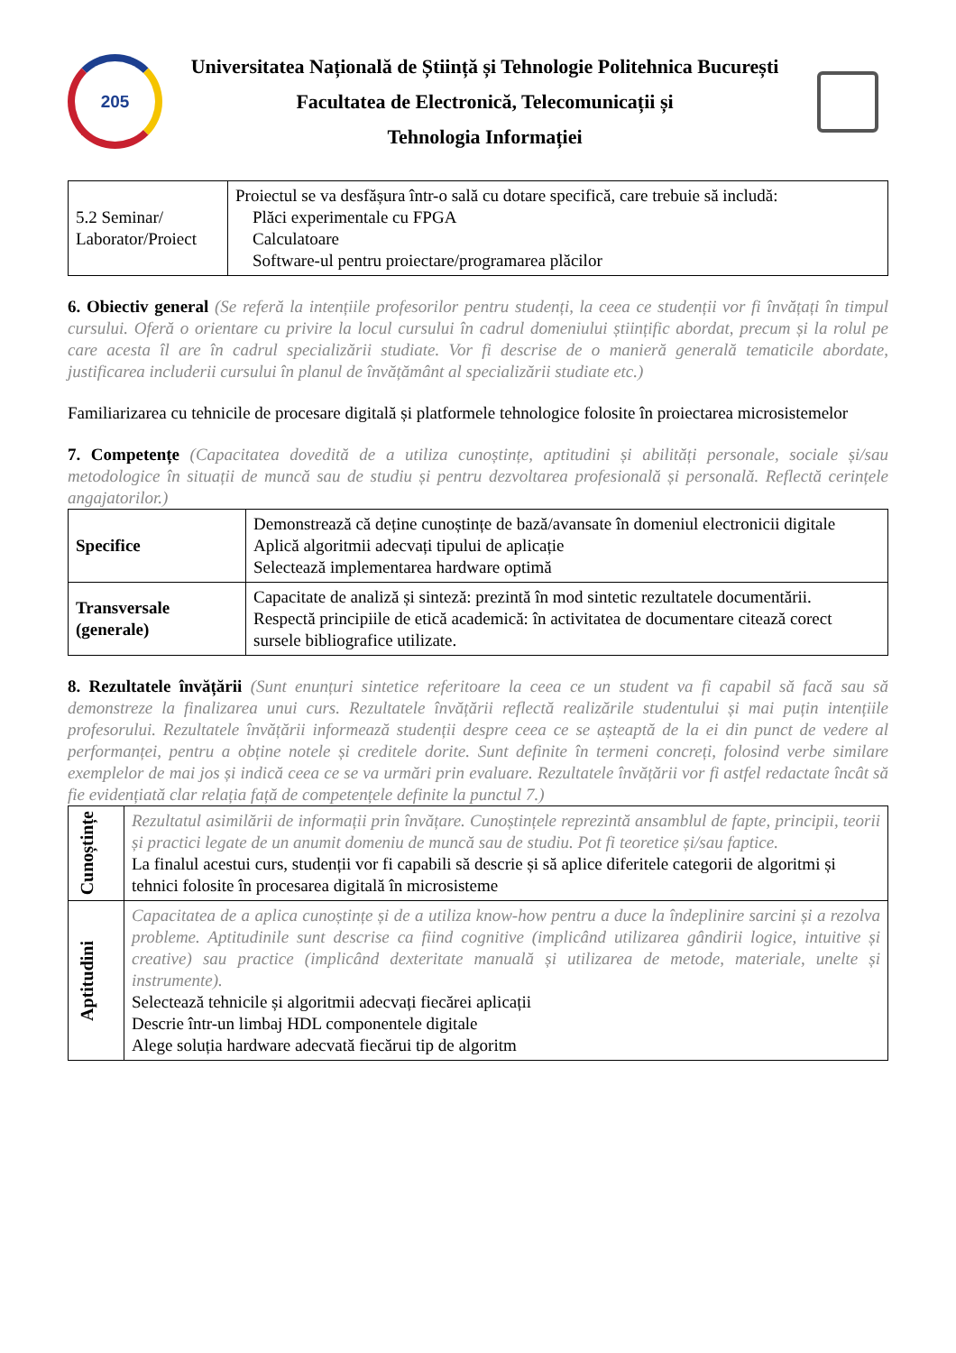205
Universitatea Națională de Știință și Tehnologie Politehnica București
Facultatea de Electronică, Telecomunicații și
Tehnologia Informației
| 5.2 Seminar/ Laborator/Proiect | Proiectul se va desfășura într-o sală cu dotare specifică, care trebuie să includă: Plăci experimentale cu FPGA Calculatoare Software-ul pentru proiectare/programarea plăcilor |
6. Obiectiv general (Se referă la intențiile profesorilor pentru studenți, la ceea ce studenții vor fi învățați în timpul cursului. Oferă o orientare cu privire la locul cursului în cadrul domeniului științific abordat, precum și la rolul pe care acesta îl are în cadrul specializării studiate. Vor fi descrise de o manieră generală tematicile abordate, justificarea includerii cursului în planul de învățământ al specializării studiate etc.)
Familiarizarea cu tehnicile de procesare digitală și platformele tehnologice folosite în proiectarea microsistemelor
7. Competențe (Capacitatea dovedită de a utiliza cunoștințe, aptitudini și abilități personale, sociale și/sau metodologice în situații de muncă sau de studiu și pentru dezvoltarea profesională și personală. Reflectă cerințele angajatorilor.)
| Specifice | Demonstrează că deține cunoștințe de bază/avansate în domeniul electronicii digitale Aplică algoritmii adecvați tipului de aplicație Selectează implementarea hardware optimă |
| Transversale (generale) | Capacitate de analiză și sinteză: prezintă în mod sintetic rezultatele documentării. Respectă principiile de etică academică: în activitatea de documentare citează corect sursele bibliografice utilizate. |
8. Rezultatele învățării (Sunt enunțuri sintetice referitoare la ceea ce un student va fi capabil să facă sau să demonstreze la finalizarea unui curs. Rezultatele învățării reflectă realizările studentului și mai puțin intențiile profesorului. Rezultatele învățării informează studenții despre ceea ce se așteaptă de la ei din punct de vedere al performanței, pentru a obține notele și creditele dorite. Sunt definite în termeni concreți, folosind verbe similare exemplelor de mai jos și indică ceea ce se va urmări prin evaluare. Rezultatele învățării vor fi astfel redactate încât să fie evidențiată clar relația față de competențele definite la punctul 7.)
| Cunoștințe | Rezultatul asimilării de informații prin învățare. Cunoștințele reprezintă ansamblul de fapte, principii, teorii și practici legate de un anumit domeniu de muncă sau de studiu. Pot fi teoretice și/sau faptice. La finalul acestui curs, studenții vor fi capabili să descrie și să aplice diferitele categorii de algoritmi și tehnici folosite în procesarea digitală în microsisteme |
| Aptitudini | Capacitatea de a aplica cunoștințe și de a utiliza know-how pentru a duce la îndeplinire sarcini și a rezolva probleme. Aptitudinile sunt descrise ca fiind cognitive (implicând utilizarea gândirii logice, intuitive și creative) sau practice (implicând dexteritate manuală și utilizarea de metode, materiale, unelte și instrumente). Selectează tehnicile și algoritmii adecvați fiecărei aplicații Descrie într-un limbaj HDL componentele digitale Alege soluția hardware adecvată fiecărui tip de algoritm |